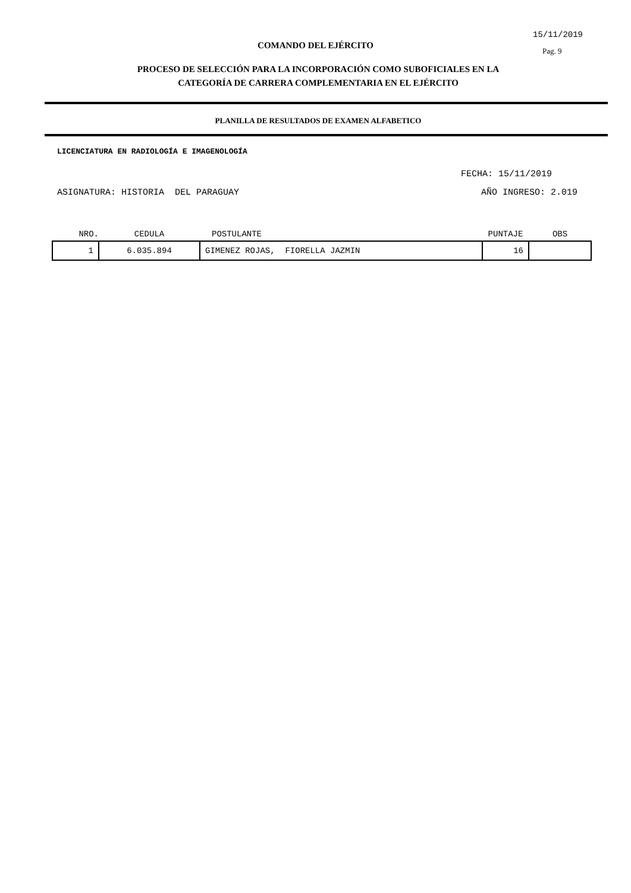15/11/2019
COMANDO DEL EJÉRCITO Pag. 9
PROCESO DE SELECCIÓN PARA LA INCORPORACIÓN COMO SUBOFICIALES EN LA
CATEGORÍA DE CARRERA COMPLEMENTARIA EN EL EJÉRCITO
PLANILLA DE RESULTADOS DE EXAMEN ALFABETICO
LICENCIATURA EN RADIOLOGÍA E IMAGENOLOGÍA
FECHA: 15/11/2019
ASIGNATURA: HISTORIA DEL PARAGUAY AÑO INGRESO: 2.019
| NRO. | CEDULA | POSTULANTE | PUNTAJE | OBS |
| --- | --- | --- | --- | --- |
| 1 | 6.035.894 | GIMENEZ ROJAS, FIORELLA JAZMIN | 16 | |